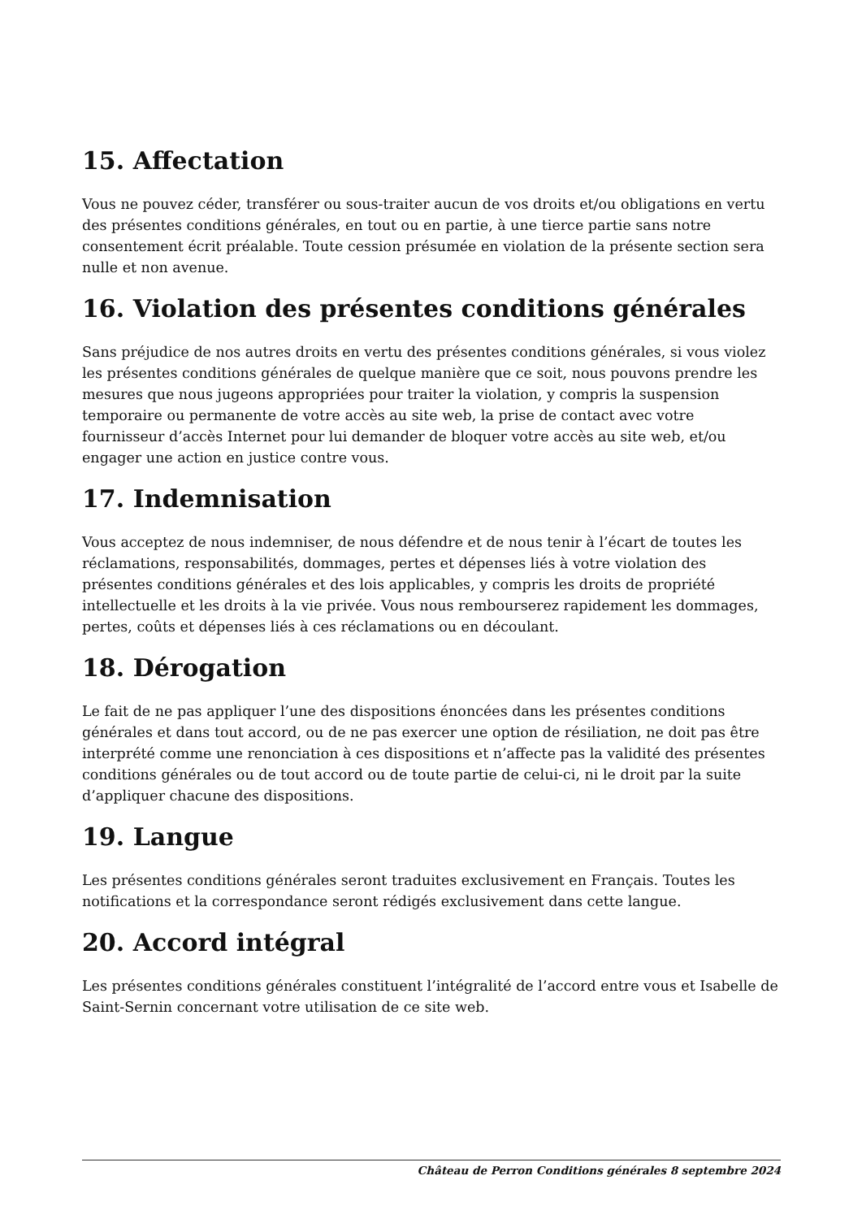15. Affectation
Vous ne pouvez céder, transférer ou sous-traiter aucun de vos droits et/ou obligations en vertu des présentes conditions générales, en tout ou en partie, à une tierce partie sans notre consentement écrit préalable. Toute cession présumée en violation de la présente section sera nulle et non avenue.
16. Violation des présentes conditions générales
Sans préjudice de nos autres droits en vertu des présentes conditions générales, si vous violez les présentes conditions générales de quelque manière que ce soit, nous pouvons prendre les mesures que nous jugeons appropriées pour traiter la violation, y compris la suspension temporaire ou permanente de votre accès au site web, la prise de contact avec votre fournisseur d’accès Internet pour lui demander de bloquer votre accès au site web, et/ou engager une action en justice contre vous.
17. Indemnisation
Vous acceptez de nous indemniser, de nous défendre et de nous tenir à l’écart de toutes les réclamations, responsabilités, dommages, pertes et dépenses liés à votre violation des présentes conditions générales et des lois applicables, y compris les droits de propriété intellectuelle et les droits à la vie privée. Vous nous rembourserez rapidement les dommages, pertes, coûts et dépenses liés à ces réclamations ou en découlant.
18. Dérogation
Le fait de ne pas appliquer l’une des dispositions énoncées dans les présentes conditions générales et dans tout accord, ou de ne pas exercer une option de résiliation, ne doit pas être interprété comme une renonciation à ces dispositions et n’affecte pas la validité des présentes conditions générales ou de tout accord ou de toute partie de celui-ci, ni le droit par la suite d’appliquer chacune des dispositions.
19. Langue
Les présentes conditions générales seront traduites exclusivement en Français. Toutes les notifications et la correspondance seront rédigés exclusivement dans cette langue.
20. Accord intégral
Les présentes conditions générales constituent l’intégralité de l’accord entre vous et Isabelle de Saint-Sernin concernant votre utilisation de ce site web.
Château de Perron Conditions générales 8 septembre 2024